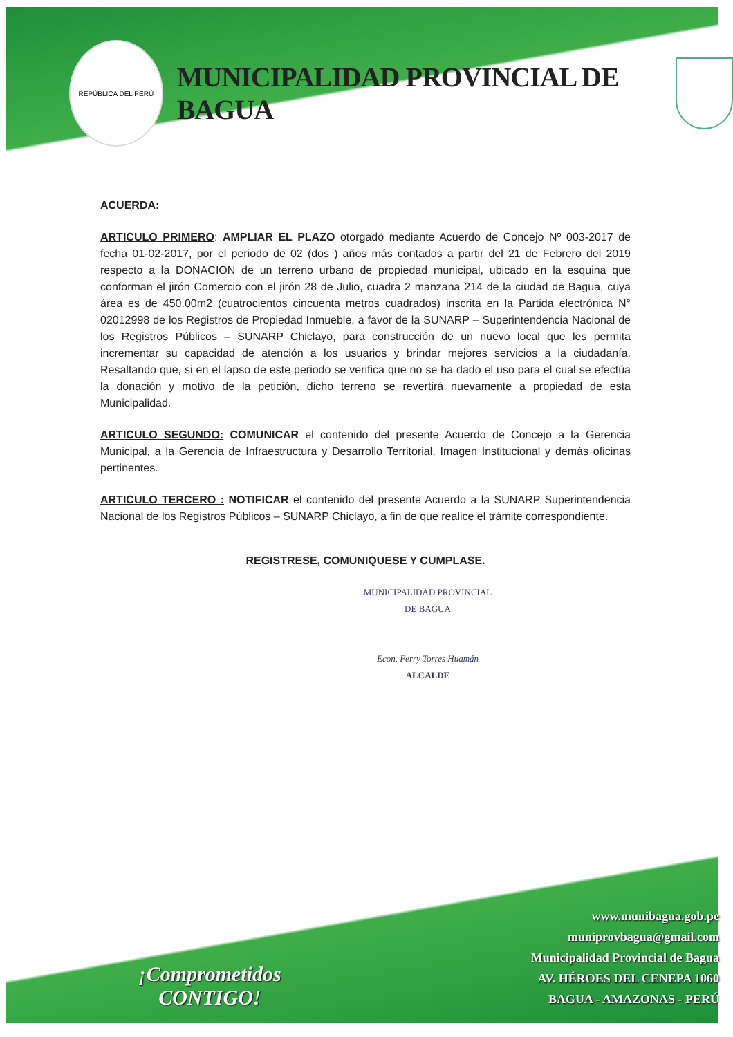REPÚBLICA DEL PERÚ
MUNICIPALIDAD PROVINCIAL DE BAGUA
ACUERDA:
ARTICULO PRIMERO: AMPLIAR EL PLAZO otorgado mediante Acuerdo de Concejo Nº 003-2017 de fecha 01-02-2017, por el periodo de 02 (dos ) años más contados a partir del 21 de Febrero del 2019 respecto a la DONACION de un terreno urbano de propiedad municipal, ubicado en la esquina que conforman el jirón Comercio con el jirón 28 de Julio, cuadra 2 manzana 214 de la ciudad de Bagua, cuya área es de 450.00m2 (cuatrocientos cincuenta metros cuadrados) inscrita en la Partida electrónica N° 02012998 de los Registros de Propiedad Inmueble, a favor de la SUNARP – Superintendencia Nacional de los Registros Públicos – SUNARP Chiclayo, para construcción de un nuevo local que les permita incrementar su capacidad de atención a los usuarios y brindar mejores servicios a la ciudadanía. Resaltando que, si en el lapso de este periodo se verifica que no se ha dado el uso para el cual se efectúa la donación y motivo de la petición, dicho terreno se revertirá nuevamente a propiedad de esta Municipalidad.
ARTICULO SEGUNDO: COMUNICAR el contenido del presente Acuerdo de Concejo a la Gerencia Municipal, a la Gerencia de Infraestructura y Desarrollo Territorial, Imagen Institucional y demás oficinas pertinentes.
ARTICULO TERCERO : NOTIFICAR el contenido del presente Acuerdo a la SUNARP Superintendencia Nacional de los Registros Públicos – SUNARP Chiclayo, a fin de que realice el trámite correspondiente.
REGISTRESE, COMUNIQUESE Y CUMPLASE.
MUNICIPALIDAD PROVINCIAL
DE BAGUA
Econ. Ferry Torres Huamán
ALCALDE
¡Comprometidos
CONTIGO!
www.munibagua.gob.pe
muniprovbagua@gmail.com
Municipalidad Provincial de Bagua
AV. HÉROES DEL CENEPA 1060
BAGUA - AMAZONAS - PERÚ